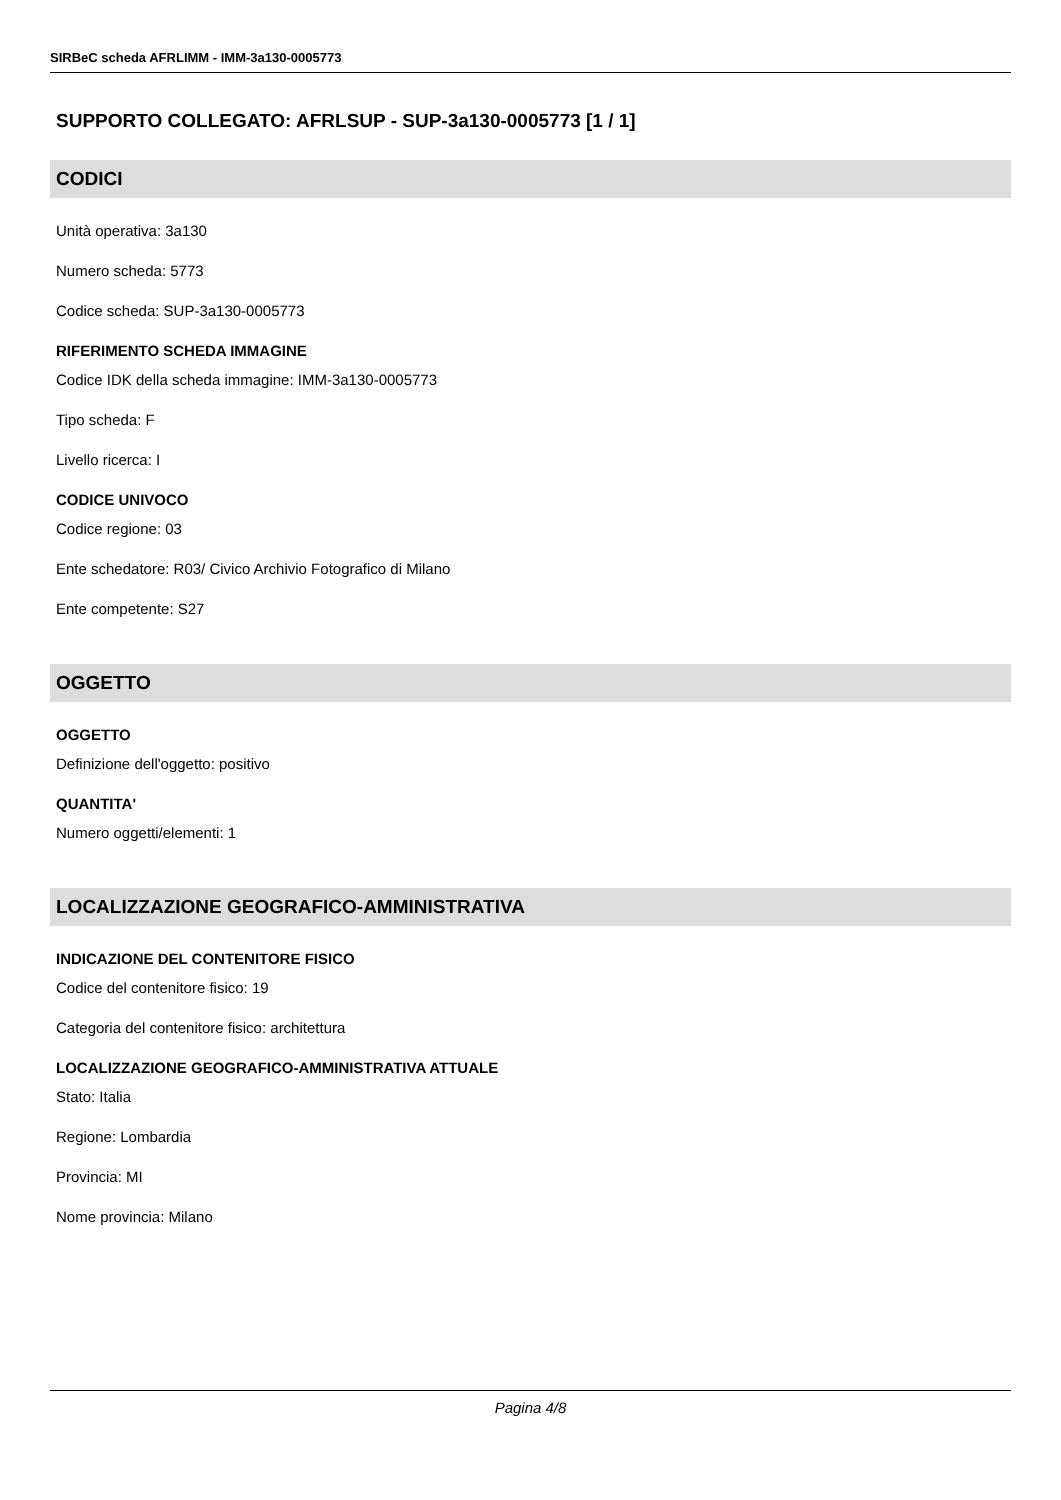SIRBeC scheda AFRLIMM - IMM-3a130-0005773
SUPPORTO COLLEGATO: AFRLSUP - SUP-3a130-0005773 [1 / 1]
CODICI
Unità operativa: 3a130
Numero scheda: 5773
Codice scheda: SUP-3a130-0005773
RIFERIMENTO SCHEDA IMMAGINE
Codice IDK della scheda immagine: IMM-3a130-0005773
Tipo scheda: F
Livello ricerca: I
CODICE UNIVOCO
Codice regione: 03
Ente schedatore: R03/ Civico Archivio Fotografico di Milano
Ente competente: S27
OGGETTO
OGGETTO
Definizione dell'oggetto: positivo
QUANTITA'
Numero oggetti/elementi: 1
LOCALIZZAZIONE GEOGRAFICO-AMMINISTRATIVA
INDICAZIONE DEL CONTENITORE FISICO
Codice del contenitore fisico: 19
Categoria del contenitore fisico: architettura
LOCALIZZAZIONE GEOGRAFICO-AMMINISTRATIVA ATTUALE
Stato: Italia
Regione: Lombardia
Provincia: MI
Nome provincia: Milano
Pagina 4/8